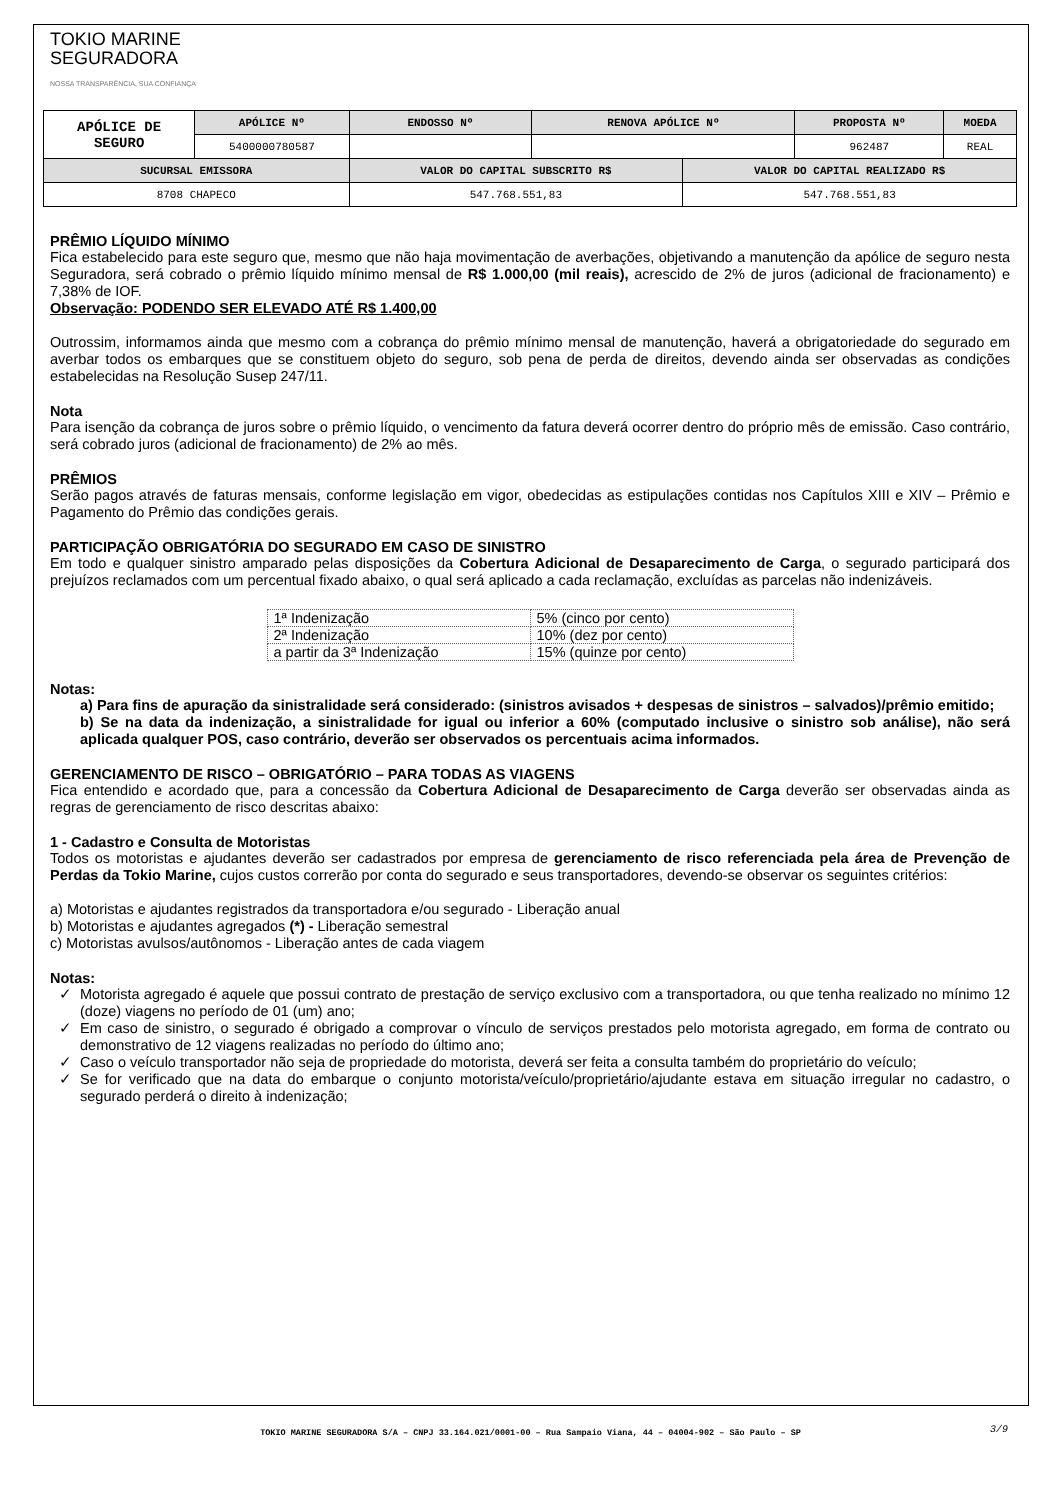TOKIO MARINE
SEGURADORA
NOSSA TRANSPARÊNCIA, SUA CONFIANÇA
| APÓLICE DE SEGURO | APÓLICE Nº | ENDOSSO Nº | RENOVA APÓLICE Nº | | PROPOSTA Nº | MOEDA |
| | 5400000780587 | | | | 962487 | REAL |
| SUCURSAL EMISSORA | | VALOR DO CAPITAL SUBSCRITO R$ | | VALOR DO CAPITAL REALIZADO R$ | | |
| 8708 CHAPECO | | 547.768.551,83 | | 547.768.551,83 | | |
PRÊMIO LÍQUIDO MÍNIMO
Fica estabelecido para este seguro que, mesmo que não haja movimentação de averbações, objetivando a manutenção da apólice de seguro nesta Seguradora, será cobrado o prêmio líquido mínimo mensal de R$ 1.000,00 (mil reais), acrescido de 2% de juros (adicional de fracionamento) e 7,38% de IOF.
Observação: PODENDO SER ELEVADO ATÉ R$ 1.400,00
Outrossim, informamos ainda que mesmo com a cobrança do prêmio mínimo mensal de manutenção, haverá a obrigatoriedade do segurado em averbar todos os embarques que se constituem objeto do seguro, sob pena de perda de direitos, devendo ainda ser observadas as condições estabelecidas na Resolução Susep 247/11.
Nota
Para isenção da cobrança de juros sobre o prêmio líquido, o vencimento da fatura deverá ocorrer dentro do próprio mês de emissão. Caso contrário, será cobrado juros (adicional de fracionamento) de 2% ao mês.
PRÊMIOS
Serão pagos através de faturas mensais, conforme legislação em vigor, obedecidas as estipulações contidas nos Capítulos XIII e XIV – Prêmio e Pagamento do Prêmio das condições gerais.
PARTICIPAÇÃO OBRIGATÓRIA DO SEGURADO EM CASO DE SINISTRO
Em todo e qualquer sinistro amparado pelas disposições da Cobertura Adicional de Desaparecimento de Carga, o segurado participará dos prejuízos reclamados com um percentual fixado abaixo, o qual será aplicado a cada reclamação, excluídas as parcelas não indenizáveis.
| 1ª Indenização | 5% (cinco por cento) |
| 2ª Indenização | 10% (dez por cento) |
| a partir da 3ª Indenização | 15% (quinze por cento) |
Notas:
a) Para fins de apuração da sinistralidade será considerado: (sinistros avisados + despesas de sinistros – salvados)/prêmio emitido;
b) Se na data da indenização, a sinistralidade for igual ou inferior a 60% (computado inclusive o sinistro sob análise), não será aplicada qualquer POS, caso contrário, deverão ser observados os percentuais acima informados.
GERENCIAMENTO DE RISCO – OBRIGATÓRIO – PARA TODAS AS VIAGENS
Fica entendido e acordado que, para a concessão da Cobertura Adicional de Desaparecimento de Carga deverão ser observadas ainda as regras de gerenciamento de risco descritas abaixo:
1 - Cadastro e Consulta de Motoristas
Todos os motoristas e ajudantes deverão ser cadastrados por empresa de gerenciamento de risco referenciada pela área de Prevenção de Perdas da Tokio Marine, cujos custos correrão por conta do segurado e seus transportadores, devendo-se observar os seguintes critérios:
a) Motoristas e ajudantes registrados da transportadora e/ou segurado - Liberação anual
b) Motoristas e ajudantes agregados (*) - Liberação semestral
c) Motoristas avulsos/autônomos - Liberação antes de cada viagem
Notas:
Motorista agregado é aquele que possui contrato de prestação de serviço exclusivo com a transportadora, ou que tenha realizado no mínimo 12 (doze) viagens no período de 01 (um) ano;
Em caso de sinistro, o segurado é obrigado a comprovar o vínculo de serviços prestados pelo motorista agregado, em forma de contrato ou demonstrativo de 12 viagens realizadas no período do último ano;
Caso o veículo transportador não seja de propriedade do motorista, deverá ser feita a consulta também do proprietário do veículo;
Se for verificado que na data do embarque o conjunto motorista/veículo/proprietário/ajudante estava em situação irregular no cadastro, o segurado perderá o direito à indenização;
TOKIO MARINE SEGURADORA S/A – CNPJ 33.164.021/0001-00 – Rua Sampaio Viana, 44 – 04004-902 – São Paulo – SP 3/9